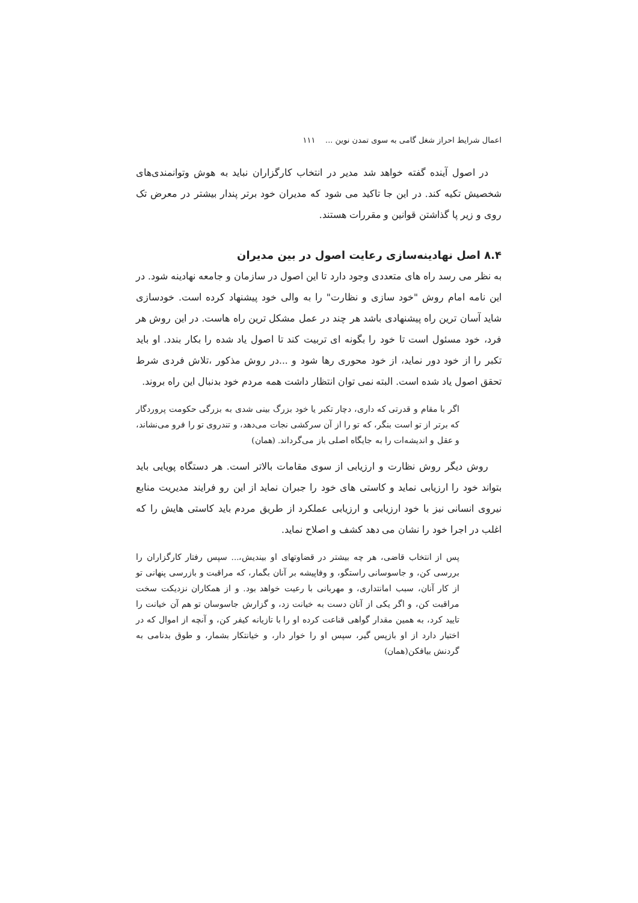اعمال شرایط احراز شغل گامی به سوی تمدن نوین ... ۱۱۱
در اصول آینده گفته خواهد شد مدیر در انتخاب کارگزاران نباید به هوش وتوانمندی‌های شخصیش تکیه کند. در این جا تاکید می شود که مدیران خود برتر پندار بیشتر در معرض تک روی و زیر پا گذاشتن قوانین و مقررات هستند.
۸.۴ اصل نهادینه‌سازی رعایت اصول در بین مدیران
به نظر می رسد راه های متعددی وجود دارد تا این اصول در سازمان و جامعه نهادینه شود. در این نامه امام روش "خود سازی و نظارت" را به والی خود پیشنهاد کرده است. خودسازی شاید آسان ترین راه پیشنهادی باشد هر چند در عمل مشکل ترین راه هاست. در این روش هر فرد، خود مسئول است تا خود را بگونه ای تربیت کند تا اصول یاد شده را بکار بندد. او باید تکبر را از خود دور نماید، از خود محوری رها شود و ...در روش مذکور ،تلاش فردی شرط تحقق اصول یاد شده است. البته نمی توان انتظار داشت همه مردم خود بدنبال این راه بروند.
اگر با مقام و قدرتی که داری، دچار تکبر یا خود بزرگ بینی شدی به بزرگی حکومت پروردگار که برتر از تو است بنگر، که تو را از آن سرکشی نجات می‌دهد، و تندروی تو را فرو می‌نشاند، و عقل و اندیشه‌ات را به جایگاه اصلی باز می‌گرداند. (همان)
روش دیگر روش نظارت و ارزیابی از سوی مقامات بالاتر است. هر دستگاه پویایی باید بتواند خود را ارزیابی نماید و کاستی های خود را جبران نماید از این رو فرایند مدیریت منابع نیروی انسانی نیز با خود ارزیابی و ارزیابی عملکرد از طریق مردم باید کاستی هایش را که اغلب در اجرا خود را نشان می دهد کشف و اصلاح نماید.
پس از انتخاب قاضی، هر چه بیشتر در قضاوتهای او بیندیش،... سپس رفتار کارگزاران را بررسی کن، و جاسوسانی راستگو، و وفاپیشه بر آنان بگمار، که مراقبت و بازرسی پنهانی تو از کار آنان، سبب امانتداری، و مهربانی با رعیت خواهد بود. و از همکاران نزدیکت سخت مراقبت کن، و اگر یکی از آنان دست به خیانت زد، و گزارش جاسوسان تو هم آن خیانت را تایید کرد، به همین مقدار گواهی قناعت کرده او را با تازیانه کیفر کن، و آنچه از اموال که در اختیار دارد از او بازپس گیر، سپس او را خوار دار، و خیانتکار بشمار، و طوق بدنامی به گردنش بیافکن(همان)